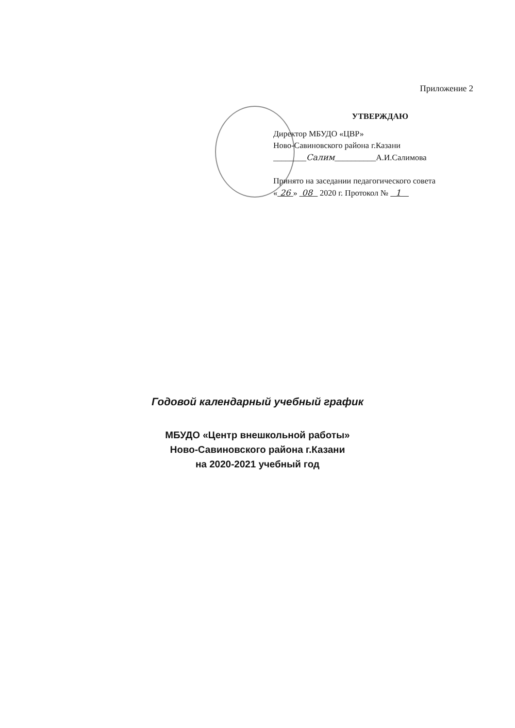Приложение 2
УТВЕРЖДАЮ
Директор МБУДО «ЦВР»
Ново-Савиновского района г.Казани
________Салим__________А.И.Салимова
Принято на заседании педагогического совета
« 26 » 08 2020 г. Протокол № 1
Годовой календарный учебный график
МБУДО «Центр внешкольной работы»
Ново-Савиновского района г.Казани
на 2020-2021 учебный год